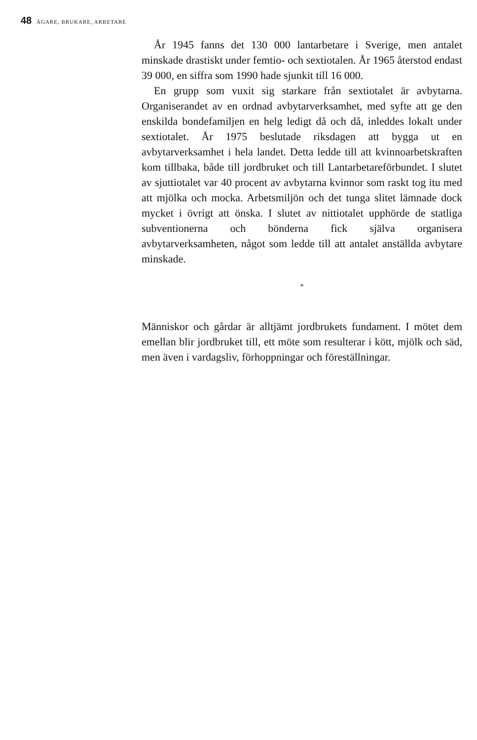48 ÄGARE, BRUKARE, ARBETARE
År 1945 fanns det 130 000 lantarbetare i Sverige, men antalet minskade drastiskt under femtio- och sextiotalen. År 1965 återstod endast 39 000, en siffra som 1990 hade sjunkit till 16 000.
En grupp som vuxit sig starkare från sextiotalet är avbytarna. Organiserandet av en ordnad avbytarverksamhet, med syfte att ge den enskilda bondefamiljen en helg ledigt då och då, inleddes lokalt under sextiotalet. År 1975 beslutade riksdagen att bygga ut en avbytarverksamhet i hela landet. Detta ledde till att kvinnoarbetskraften kom tillbaka, både till jordbruket och till Lantarbetareförbundet. I slutet av sjuttiotalet var 40 procent av avbytarna kvinnor som raskt tog itu med att mjölka och mocka. Arbetsmiljön och det tunga slitet lämnade dock mycket i övrigt att önska. I slutet av nittiotalet upphörde de statliga subventionerna och bönderna fick själva organisera avbytarverksamheten, något som ledde till att antalet anställda avbytare minskade.
*
Människor och gårdar är alltjämt jordbrukets fundament. I mötet dem emellan blir jordbruket till, ett möte som resulterar i kött, mjölk och säd, men även i vardagsliv, förhoppningar och föreställningar.